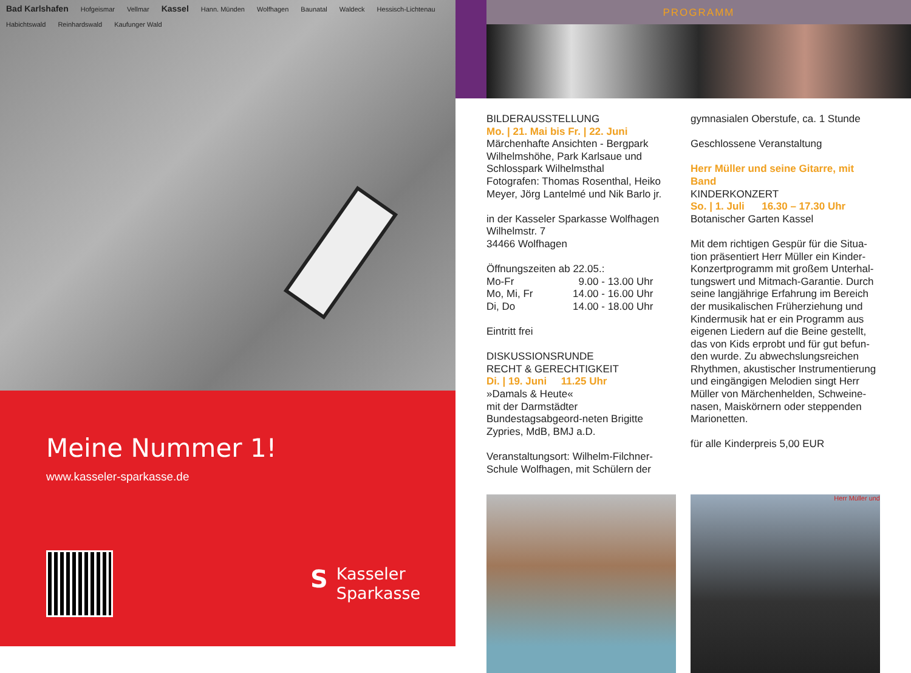Bad Karlshafen Hofgeismar Vellmar Kassel Hann. Münden Wolfhagen Baunatal Waldeck Hessisch-Lichtenau Habichtswald Reinhardswald Kaufunger Wald
Meine Nummer 1!
www.kasseler-sparkasse.de
S Kasseler
Sparkasse
PROGRAMM
BILDERAUSSTELLUNG
Mo. | 21. Mai bis Fr. | 22. Juni
Märchenhafte Ansichten - Bergpark Wilhelmshöhe, Park Karlsaue und Schlosspark Wilhelmsthal
Fotografen: Thomas Rosenthal, Heiko Meyer, Jörg Lantelmé und Nik Barlo jr.
in der Kasseler Sparkasse Wolfhagen
Wilhelmstr. 7
34466 Wolfhagen
Öffnungszeiten ab 22.05.:
| Mo-Fr | 9.00 - 13.00 Uhr |
| Mo, Mi, Fr | 14.00 - 16.00 Uhr |
| Di, Do | 14.00 - 18.00 Uhr |
Eintritt frei
DISKUSSIONSRUNDE
RECHT & GERECHTIGKEIT
Di. | 19. Juni 11.25 Uhr
»Damals & Heute«
mit der Darmstädter Bundestagsabgeord-neten Brigitte Zypries, MdB, BMJ a.D.
Veranstaltungsort: Wilhelm-Filchner-Schule Wolfhagen, mit Schülern der
gymnasialen Oberstufe, ca. 1 Stunde
Geschlossene Veranstaltung
Herr Müller und seine Gitarre, mit Band
KINDERKONZERT
So. | 1. Juli 16.30 – 17.30 Uhr
Botanischer Garten Kassel
Mit dem richtigen Gespür für die Situa-tion präsentiert Herr Müller ein Kinder-Konzertprogramm mit großem Unterhal-tungswert und Mitmach-Garantie. Durch seine langjährige Erfahrung im Bereich der musikalischen Früherziehung und Kindermusik hat er ein Programm aus eigenen Liedern auf die Beine gestellt, das von Kids erprobt und für gut befun-den wurde. Zu abwechslungsreichen Rhythmen, akustischer Instrumentierung und eingängigen Melodien singt Herr Müller von Märchenhelden, Schweine-nasen, Maiskörnern oder steppenden Marionetten.
für alle Kinderpreis 5,00 EUR
Herr Müller und